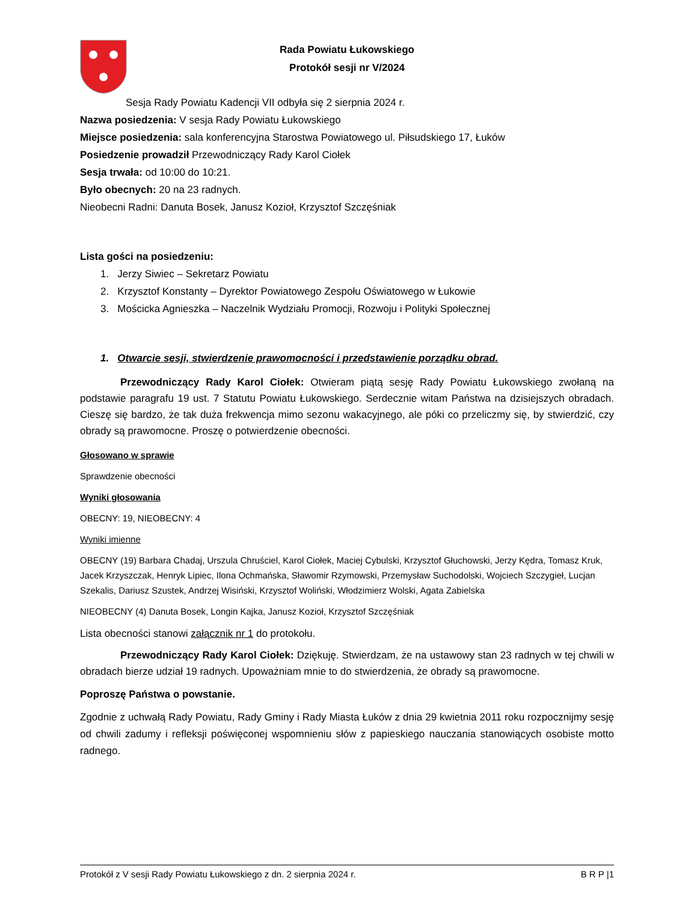Rada Powiatu Łukowskiego
Protokół sesji nr V/2024
Sesja Rady Powiatu Kadencji VII odbyła się 2 sierpnia 2024 r.
Nazwa posiedzenia: V sesja Rady Powiatu Łukowskiego
Miejsce posiedzenia: sala konferencyjna Starostwa Powiatowego ul. Piłsudskiego 17, Łuków
Posiedzenie prowadził Przewodniczący Rady Karol Ciołek
Sesja trwała: od 10:00 do 10:21.
Było obecnych: 20 na 23 radnych.
Nieobecni Radni: Danuta Bosek, Janusz Kozioł, Krzysztof Szczęśniak
Lista gości na posiedzeniu:
1. Jerzy Siwiec – Sekretarz Powiatu
2. Krzysztof Konstanty – Dyrektor Powiatowego Zespołu Oświatowego w Łukowie
3. Mościcka Agnieszka – Naczelnik Wydziału Promocji, Rozwoju i Polityki Społecznej
1. Otwarcie sesji, stwierdzenie prawomocności i przedstawienie porządku obrad.
Przewodniczący Rady Karol Ciołek: Otwieram piątą sesję Rady Powiatu Łukowskiego zwołaną na podstawie paragrafu 19 ust. 7 Statutu Powiatu Łukowskiego. Serdecznie witam Państwa na dzisiejszych obradach. Cieszę się bardzo, że tak duża frekwencja mimo sezonu wakacyjnego, ale póki co przeliczmy się, by stwierdzić, czy obrady są prawomocne. Proszę o potwierdzenie obecności.
Głosowano w sprawie
Sprawdzenie obecności
Wyniki głosowania
OBECNY: 19, NIEOBECNY: 4
Wyniki imienne
OBECNY (19) Barbara Chadaj, Urszula Chruściel, Karol Ciołek, Maciej Cybulski, Krzysztof Głuchowski, Jerzy Kędra, Tomasz Kruk, Jacek Krzyszczak, Henryk Lipiec, Ilona Ochmańska, Sławomir Rzymowski, Przemysław Suchodolski, Wojciech Szczygieł, Lucjan Szekalis, Dariusz Szustek, Andrzej Wisiński, Krzysztof Woliński, Włodzimierz Wolski, Agata Zabielska
NIEOBECNY (4) Danuta Bosek, Longin Kajka, Janusz Kozioł, Krzysztof Szczęśniak
Lista obecności stanowi załącznik nr 1 do protokołu.
Przewodniczący Rady Karol Ciołek: Dziękuję. Stwierdzam, że na ustawowy stan 23 radnych w tej chwili w obradach bierze udział 19 radnych. Upoważniam mnie to do stwierdzenia, że obrady są prawomocne.
Poproszę Państwa o powstanie.
Zgodnie z uchwałą Rady Powiatu, Rady Gminy i Rady Miasta Łuków z dnia 29 kwietnia 2011 roku rozpocznijmy sesję od chwili zadumy i refleksji poświęconej wspomnieniu słów z papieskiego nauczania stanowiących osobiste motto radnego.
Protokół z V sesji Rady Powiatu Łukowskiego z dn. 2 sierpnia 2024 r. B R P |1